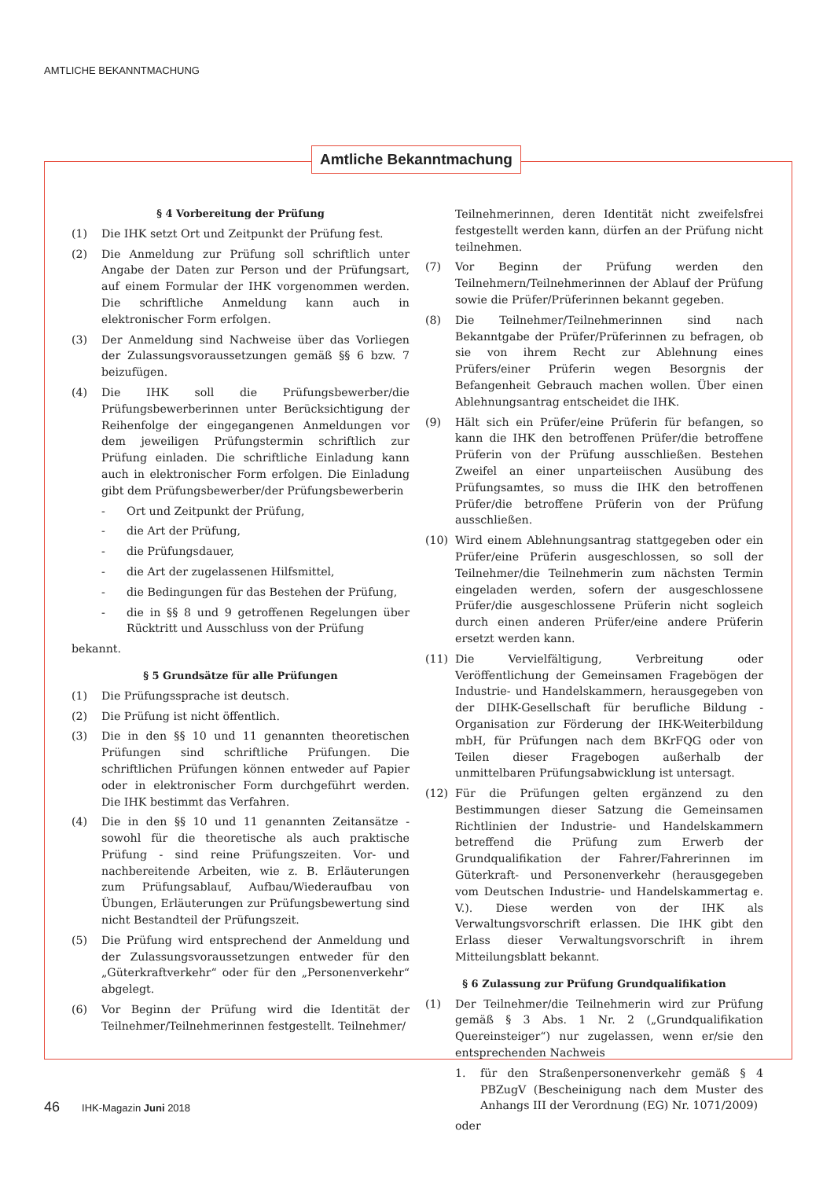AMTLICHE BEKANNTMACHUNG
Amtliche Bekanntmachung
§ 4 Vorbereitung der Prüfung
(1) Die IHK setzt Ort und Zeitpunkt der Prüfung fest.
(2) Die Anmeldung zur Prüfung soll schriftlich unter Angabe der Daten zur Person und der Prüfungsart, auf einem Formular der IHK vorgenommen werden. Die schriftliche Anmeldung kann auch in elektronischer Form erfolgen.
(3) Der Anmeldung sind Nachweise über das Vorliegen der Zulassungsvoraussetzungen gemäß §§ 6 bzw. 7 beizufügen.
(4) Die IHK soll die Prüfungsbewerber/die Prüfungsbewerberinnen unter Berücksichtigung der Reihenfolge der eingegangenen Anmeldungen vor dem jeweiligen Prüfungstermin schriftlich zur Prüfung einladen. Die schriftliche Einladung kann auch in elektronischer Form erfolgen. Die Einladung gibt dem Prüfungsbewerber/der Prüfungsbewerberin
- Ort und Zeitpunkt der Prüfung,
- die Art der Prüfung,
- die Prüfungsdauer,
- die Art der zugelassenen Hilfsmittel,
- die Bedingungen für das Bestehen der Prüfung,
- die in §§ 8 und 9 getroffenen Regelungen über Rücktritt und Ausschluss von der Prüfung
bekannt.
§ 5 Grundsätze für alle Prüfungen
(1) Die Prüfungssprache ist deutsch.
(2) Die Prüfung ist nicht öffentlich.
(3) Die in den §§ 10 und 11 genannten theoretischen Prüfungen sind schriftliche Prüfungen. Die schriftlichen Prüfungen können entweder auf Papier oder in elektronischer Form durchgeführt werden. Die IHK bestimmt das Verfahren.
(4) Die in den §§ 10 und 11 genannten Zeitansätze - sowohl für die theoretische als auch praktische Prüfung - sind reine Prüfungszeiten. Vor- und nachbereitende Arbeiten, wie z. B. Erläuterungen zum Prüfungsablauf, Aufbau/Wiederaufbau von Übungen, Erläuterungen zur Prüfungsbewertung sind nicht Bestandteil der Prüfungszeit.
(5) Die Prüfung wird entsprechend der Anmeldung und der Zulassungsvoraussetzungen entweder für den „Güterkraftverkehr“ oder für den „Personenverkehr“ abgelegt.
(6) Vor Beginn der Prüfung wird die Identität der Teilnehmer/Teilnehmerinnen festgestellt. Teilnehmer/
Teilnehmerinnen, deren Identität nicht zweifelsfrei festgestellt werden kann, dürfen an der Prüfung nicht teilnehmen.
(7) Vor Beginn der Prüfung werden den Teilnehmern/Teilnehmerinnen der Ablauf der Prüfung sowie die Prüfer/Prüferinnen bekannt gegeben.
(8) Die Teilnehmer/Teilnehmerinnen sind nach Bekanntgabe der Prüfer/Prüferinnen zu befragen, ob sie von ihrem Recht zur Ablehnung eines Prüfers/einer Prüferin wegen Besorgnis der Befangenheit Gebrauch machen wollen. Über einen Ablehnungsantrag entscheidet die IHK.
(9) Hält sich ein Prüfer/eine Prüferin für befangen, so kann die IHK den betroffenen Prüfer/die betroffene Prüferin von der Prüfung ausschließen. Bestehen Zweifel an einer unparteiischen Ausübung des Prüfungsamtes, so muss die IHK den betroffenen Prüfer/die betroffene Prüferin von der Prüfung ausschließen.
(10) Wird einem Ablehnungsantrag stattgegeben oder ein Prüfer/eine Prüferin ausgeschlossen, so soll der Teilnehmer/die Teilnehmerin zum nächsten Termin eingeladen werden, sofern der ausgeschlossene Prüfer/die ausgeschlossene Prüferin nicht sogleich durch einen anderen Prüfer/eine andere Prüferin ersetzt werden kann.
(11) Die Vervielfältigung, Verbreitung oder Veröffentlichung der Gemeinsamen Fragebögen der Industrie- und Handelskammern, herausgegeben von der DIHK-Gesellschaft für berufliche Bildung - Organisation zur Förderung der IHK-Weiterbildung mbH, für Prüfungen nach dem BKrFQG oder von Teilen dieser Fragebogen außerhalb der unmittelbaren Prüfungsabwicklung ist untersagt.
(12) Für die Prüfungen gelten ergänzend zu den Bestimmungen dieser Satzung die Gemeinsamen Richtlinien der Industrie- und Handelskammern betreffend die Prüfung zum Erwerb der Grundqualifikation der Fahrer/Fahrerinnen im Güterkraft- und Personenverkehr (herausgegeben vom Deutschen Industrie- und Handelskammertag e. V.). Diese werden von der IHK als Verwaltungsvorschrift erlassen. Die IHK gibt den Erlass dieser Verwaltungsvorschrift in ihrem Mitteilungsblatt bekannt.
§ 6 Zulassung zur Prüfung Grundqualifikation
(1) Der Teilnehmer/die Teilnehmerin wird zur Prüfung gemäß § 3 Abs. 1 Nr. 2 („Grundqualifikation Quereinsteiger“) nur zugelassen, wenn er/sie den entsprechenden Nachweis
1. für den Straßenpersonenverkehr gemäß § 4 PBZugV (Bescheinigung nach dem Muster des Anhangs III der Verordnung (EG) Nr. 1071/2009)
oder
46 IHK-Magazin Juni 2018